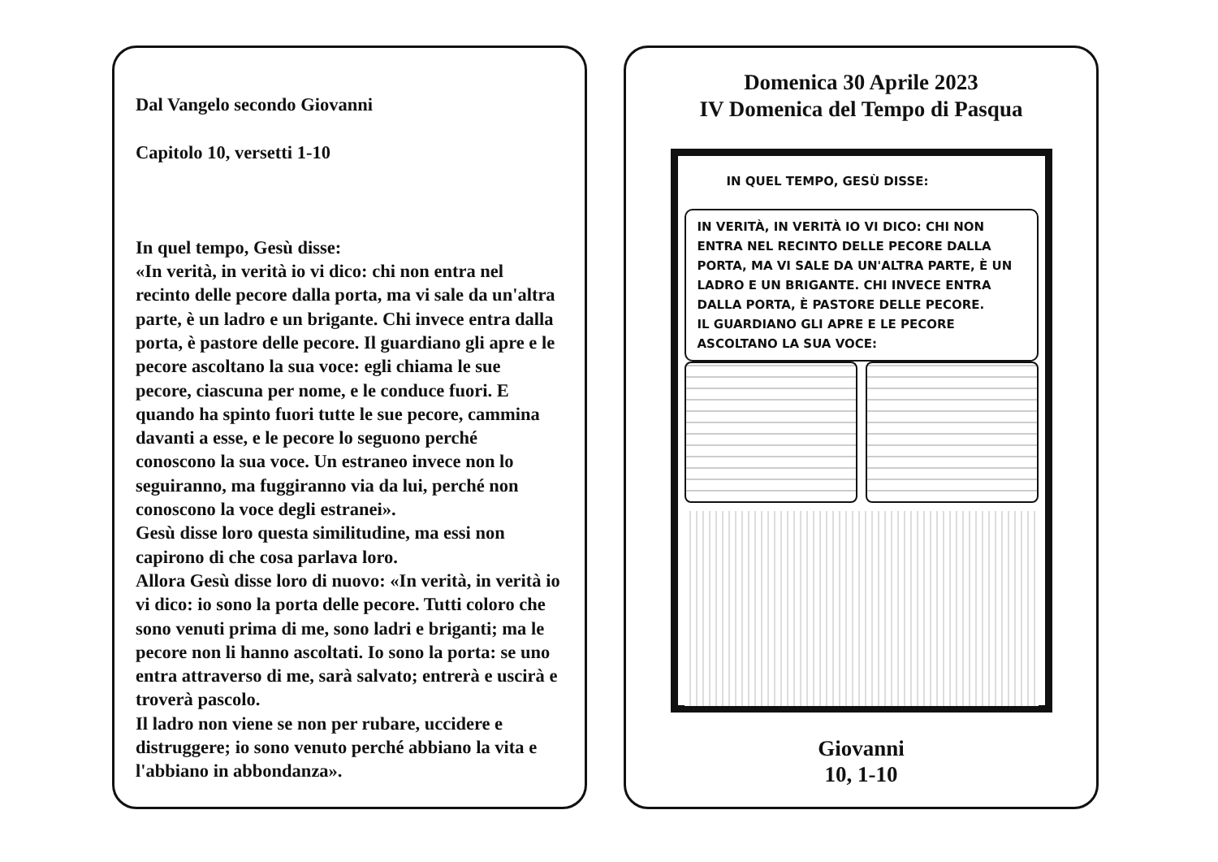Dal Vangelo secondo Giovanni
Capitolo 10, versetti 1-10
In quel tempo, Gesù disse:
«In verità, in verità io vi dico: chi non entra nel recinto delle pecore dalla porta, ma vi sale da un'altra parte, è un ladro e un brigante. Chi invece entra dalla porta, è pastore delle pecore. Il guardiano gli apre e le pecore ascoltano la sua voce: egli chiama le sue pecore, ciascuna per nome, e le conduce fuori. E quando ha spinto fuori tutte le sue pecore, cammina davanti a esse, e le pecore lo seguono perché conoscono la sua voce. Un estraneo invece non lo seguiranno, ma fuggiranno via da lui, perché non conoscono la voce degli estranei».
Gesù disse loro questa similitudine, ma essi non capirono di che cosa parlava loro.
Allora Gesù disse loro di nuovo: «In verità, in verità io vi dico: io sono la porta delle pecore. Tutti coloro che sono venuti prima di me, sono ladri e briganti; ma le pecore non li hanno ascoltati. Io sono la porta: se uno entra attraverso di me, sarà salvato; entrerà e uscirà e troverà pascolo.
Il ladro non viene se non per rubare, uccidere e distruggere; io sono venuto perché abbiano la vita e l'abbiano in abbondanza».
Domenica 30 Aprile 2023
IV Domenica del Tempo di Pasqua
IN QUEL TEMPO, GESÙ DISSE:
IN VERITÀ, IN VERITÀ IO VI DICO: CHI NON ENTRA NEL RECINTO DELLE PECORE DALLA PORTA, MA VI SALE DA UN'ALTRA PARTE, È UN LADRO E UN BRIGANTE. CHI INVECE ENTRA DALLA PORTA, È PASTORE DELLE PECORE.
IL GUARDIANO GLI APRE E LE PECORE ASCOLTANO LA SUA VOCE:
Giovanni
10, 1-10